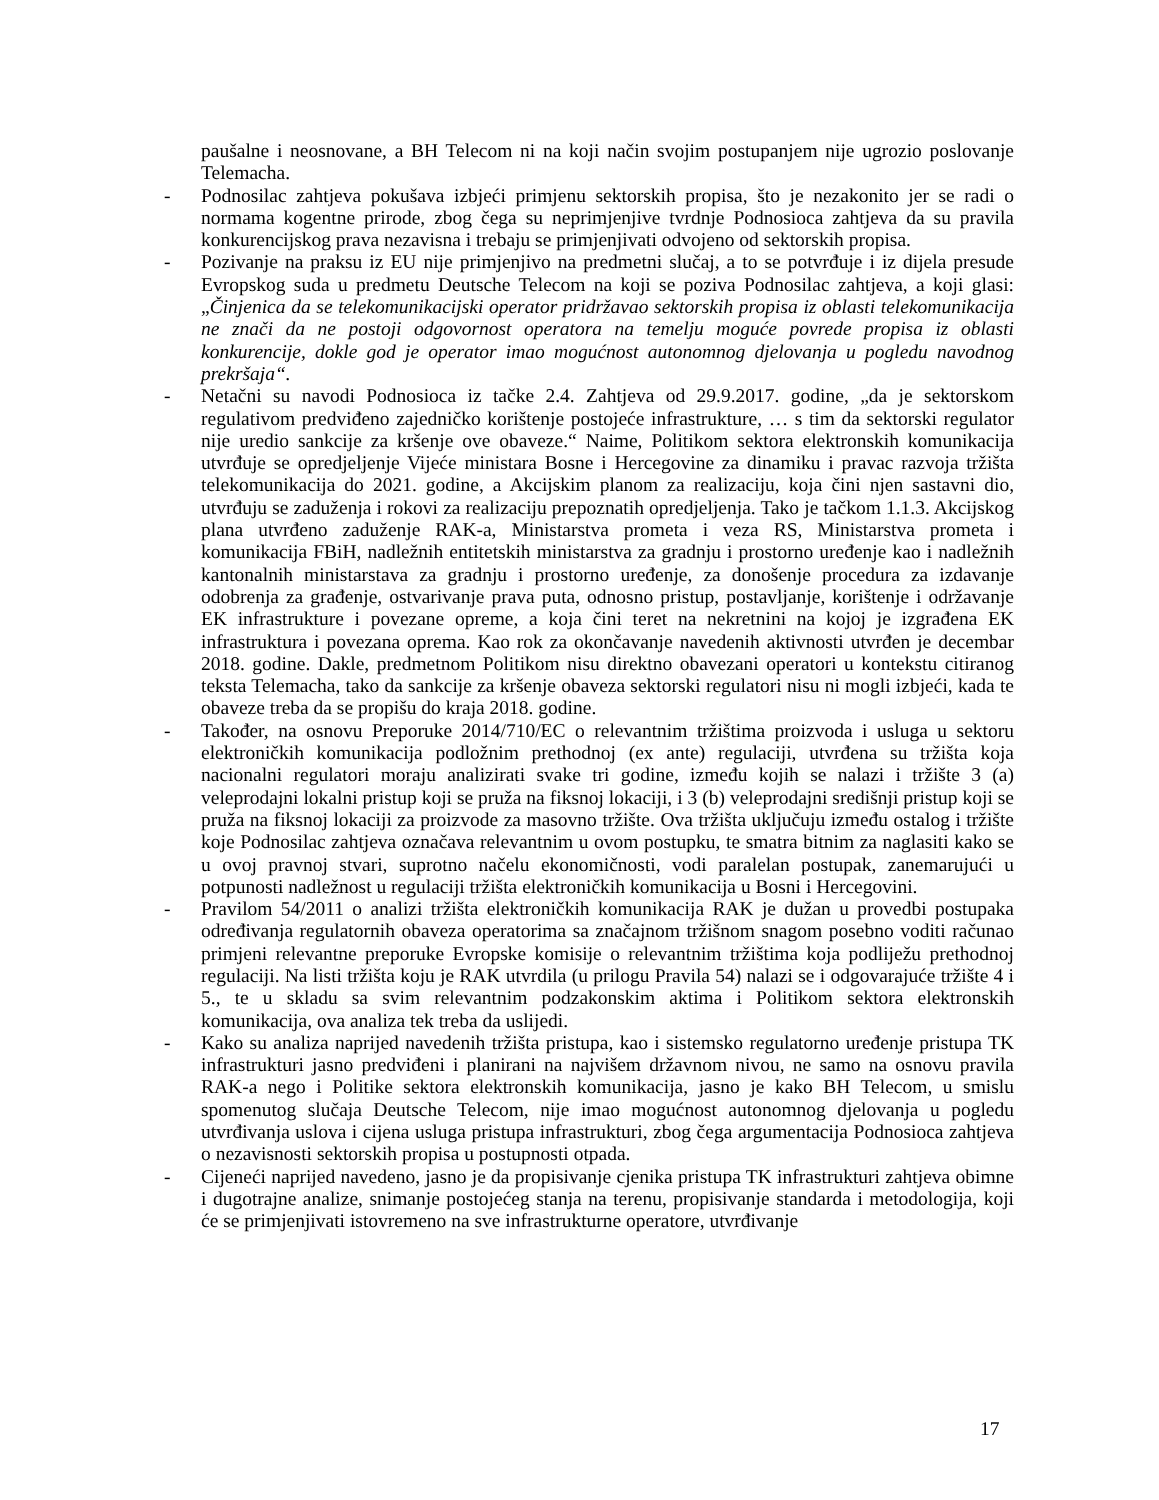paušalne i neosnovane, a BH Telecom ni na koji način svojim postupanjem nije ugrozio poslovanje Telemacha.
- Podnosilac zahtjeva pokušava izbjeći primjenu sektorskih propisa, što je nezakonito jer se radi o normama kogentne prirode, zbog čega su neprimjenjive tvrdnje Podnosioca zahtjeva da su pravila konkurencijskog prava nezavisna i trebaju se primjenjivati odvojeno od sektorskih propisa.
- Pozivanje na praksu iz EU nije primjenjivo na predmetni slučaj, a to se potvrđuje i iz dijela presude Evropskog suda u predmetu Deutsche Telecom na koji se poziva Podnosilac zahtjeva, a koji glasi: „Činjenica da se telekomunikacijski operator pridržavao sektorskih propisa iz oblasti telekomunikacija ne znači da ne postoji odgovornost operatora na temelju moguće povrede propisa iz oblasti konkurencije, dokle god je operator imao mogućnost autonomnog djelovanja u pogledu navodnog prekršaja“.
- Netačni su navodi Podnosioca iz tačke 2.4. Zahtjeva od 29.9.2017. godine, „da je sektorskom regulativom predviđeno zajedničko korištenje postojeće infrastrukture, … s tim da sektorski regulator nije uredio sankcije za kršenje ove obaveze.“ Naime, Politikom sektora elektronskih komunikacija utvrđuje se opredjeljenje Vijeće ministara Bosne i Hercegovine za dinamiku i pravac razvoja tržišta telekomunikacija do 2021. godine, a Akcijskim planom za realizaciju, koja čini njen sastavni dio, utvrđuju se zaduženja i rokovi za realizaciju prepoznatih opredjeljenja. Tako je tačkom 1.1.3. Akcijskog plana utvrđeno zaduženje RAK-a, Ministarstva prometa i veza RS, Ministarstva prometa i komunikacija FBiH, nadležnih entitetskih ministarstva za gradnju i prostorno uređenje kao i nadležnih kantonalnih ministarstava za gradnju i prostorno uređenje, za donošenje procedura za izdavanje odobrenja za građenje, ostvarivanje prava puta, odnosno pristup, postavljanje, korištenje i održavanje EK infrastrukture i povezane opreme, a koja čini teret na nekretnini na kojoj je izgrađena EK infrastruktura i povezana oprema. Kao rok za okončavanje navedenih aktivnosti utvrđen je decembar 2018. godine. Dakle, predmetnom Politikom nisu direktno obavezani operatori u kontekstu citiranog teksta Telemacha, tako da sankcije za kršenje obaveza sektorski regulatori nisu ni mogli izbjeći, kada te obaveze treba da se propišu do kraja 2018. godine.
- Također, na osnovu Preporuke 2014/710/EC o relevantnim tržištima proizvoda i usluga u sektoru elektroničkih komunikacija podložnim prethodnoj (ex ante) regulaciji, utvrđena su tržišta koja nacionalni regulatori moraju analizirati svake tri godine, između kojih se nalazi i tržište 3 (a) veleprodajni lokalni pristup koji se pruža na fiksnoj lokaciji, i 3 (b) veleprodajni središnji pristup koji se pruža na fiksnoj lokaciji za proizvode za masovno tržište. Ova tržišta uključuju između ostalog i tržište koje Podnosilac zahtjeva označava relevantnim u ovom postupku, te smatra bitnim za naglasiti kako se u ovoj pravnoj stvari, suprotno načelu ekonomičnosti, vodi paralelan postupak, zanemarujući u potpunosti nadležnost u regulaciji tržišta elektroničkih komunikacija u Bosni i Hercegovini.
- Pravilom 54/2011 o analizi tržišta elektroničkih komunikacija RAK je dužan u provedbi postupaka određivanja regulatornih obaveza operatorima sa značajnom tržišnom snagom posebno voditi računao primjeni relevantne preporuke Evropske komisije o relevantnim tržištima koja podliježu prethodnoj regulaciji. Na listi tržišta koju je RAK utvrdila (u prilogu Pravila 54) nalazi se i odgovarajuće tržište 4 i 5., te u skladu sa svim relevantnim podzakonskim aktima i Politikom sektora elektronskih komunikacija, ova analiza tek treba da uslijedi.
- Kako su analiza naprijed navedenih tržišta pristupa, kao i sistemsko regulatorno uređenje pristupa TK infrastrukturi jasno predviđeni i planirani na najvišem državnom nivou, ne samo na osnovu pravila RAK-a nego i Politike sektora elektronskih komunikacija, jasno je kako BH Telecom, u smislu spomenutog slučaja Deutsche Telecom, nije imao mogućnost autonomnog djelovanja u pogledu utvrđivanja uslova i cijena usluga pristupa infrastrukturi, zbog čega argumentacija Podnosioca zahtjeva o nezavisnosti sektorskih propisa u postupnosti otpada.
- Cijeneći naprijed navedeno, jasno je da propisivanje cjenika pristupa TK infrastrukturi zahtjeva obimne i dugotrajne analize, snimanje postojećeg stanja na terenu, propisivanje standarda i metodologija, koji će se primjenjivati istovremeno na sve infrastrukturne operatore, utvrđivanje
17